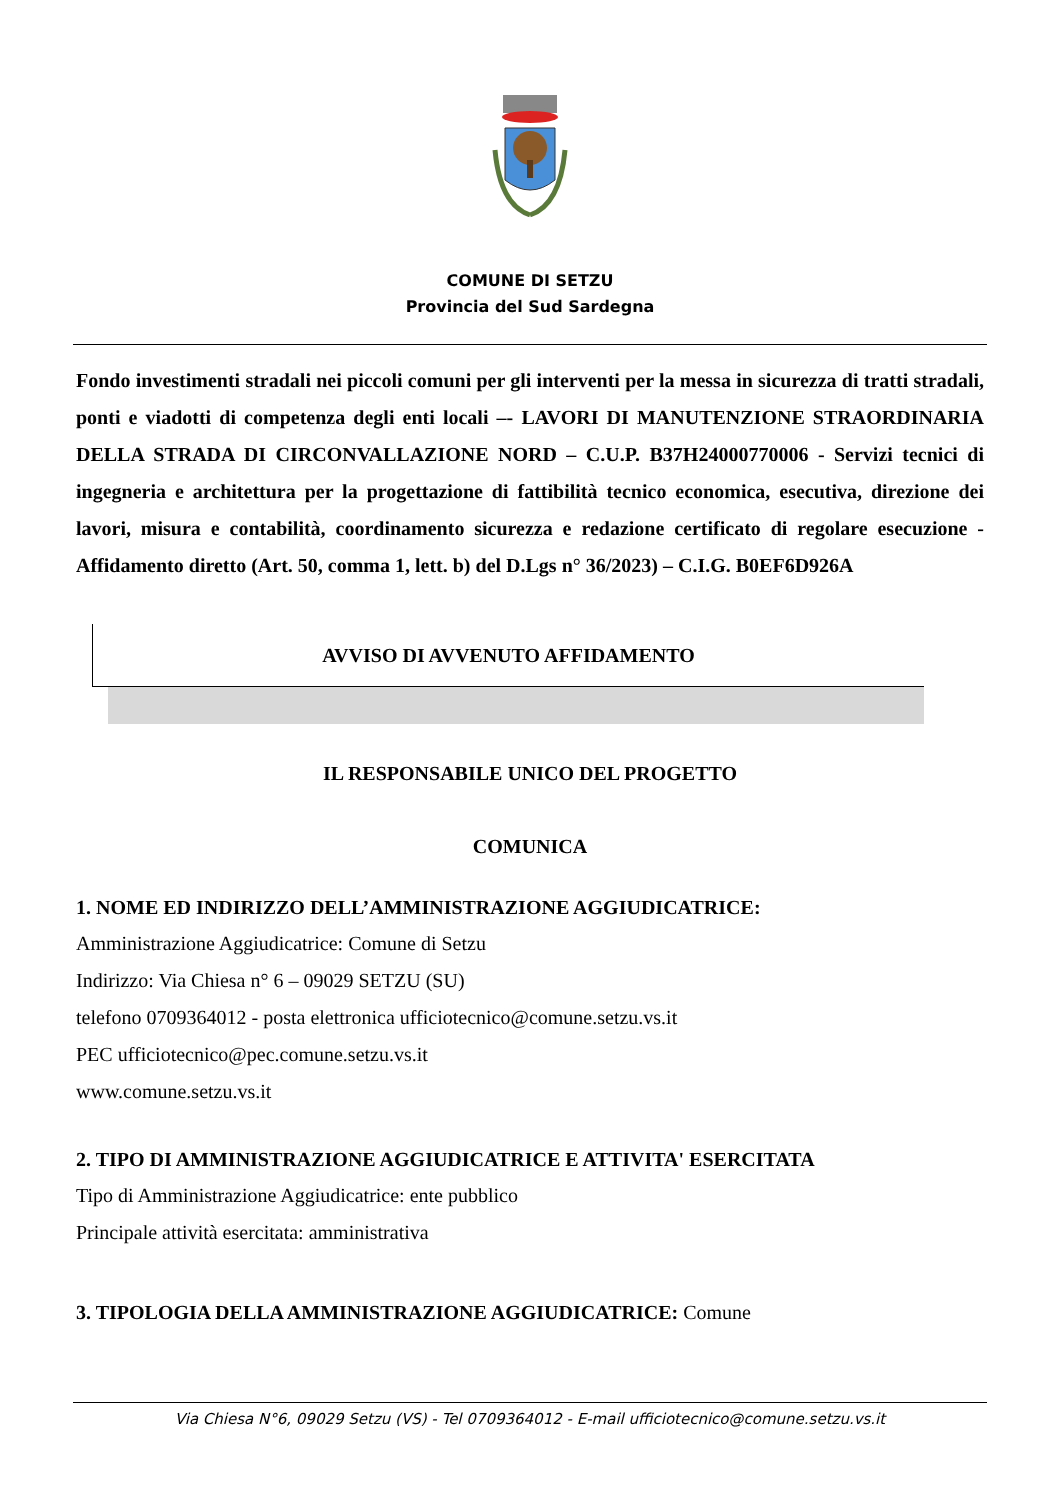COMUNE DI SETZU
Provincia del Sud Sardegna
Fondo investimenti stradali nei piccoli comuni per gli interventi per la messa in sicurezza di tratti stradali, ponti e viadotti di competenza degli enti locali –- LAVORI DI MANUTENZIONE STRAORDINARIA DELLA STRADA DI CIRCONVALLAZIONE NORD – C.U.P. B37H24000770006 - Servizi tecnici di ingegneria e architettura per la progettazione di fattibilità tecnico economica, esecutiva, direzione dei lavori, misura e contabilità, coordinamento sicurezza e redazione certificato di regolare esecuzione - Affidamento diretto (Art. 50, comma 1, lett. b) del D.Lgs n° 36/2023) – C.I.G. B0EF6D926A
AVVISO DI AVVENUTO AFFIDAMENTO
IL RESPONSABILE UNICO DEL PROGETTO
COMUNICA
1. NOME ED INDIRIZZO DELL’AMMINISTRAZIONE AGGIUDICATRICE:
Amministrazione Aggiudicatrice: Comune di Setzu
Indirizzo: Via Chiesa n° 6 – 09029 SETZU (SU)
telefono 0709364012 - posta elettronica ufficiotecnico@comune.setzu.vs.it
PEC ufficiotecnico@pec.comune.setzu.vs.it
www.comune.setzu.vs.it
2. TIPO DI AMMINISTRAZIONE AGGIUDICATRICE E ATTIVITA' ESERCITATA
Tipo di Amministrazione Aggiudicatrice: ente pubblico
Principale attività esercitata: amministrativa
3. TIPOLOGIA DELLA AMMINISTRAZIONE AGGIUDICATRICE: Comune
Via Chiesa N°6, 09029 Setzu (VS) - Tel 0709364012 - E-mail ufficiotecnico@comune.setzu.vs.it